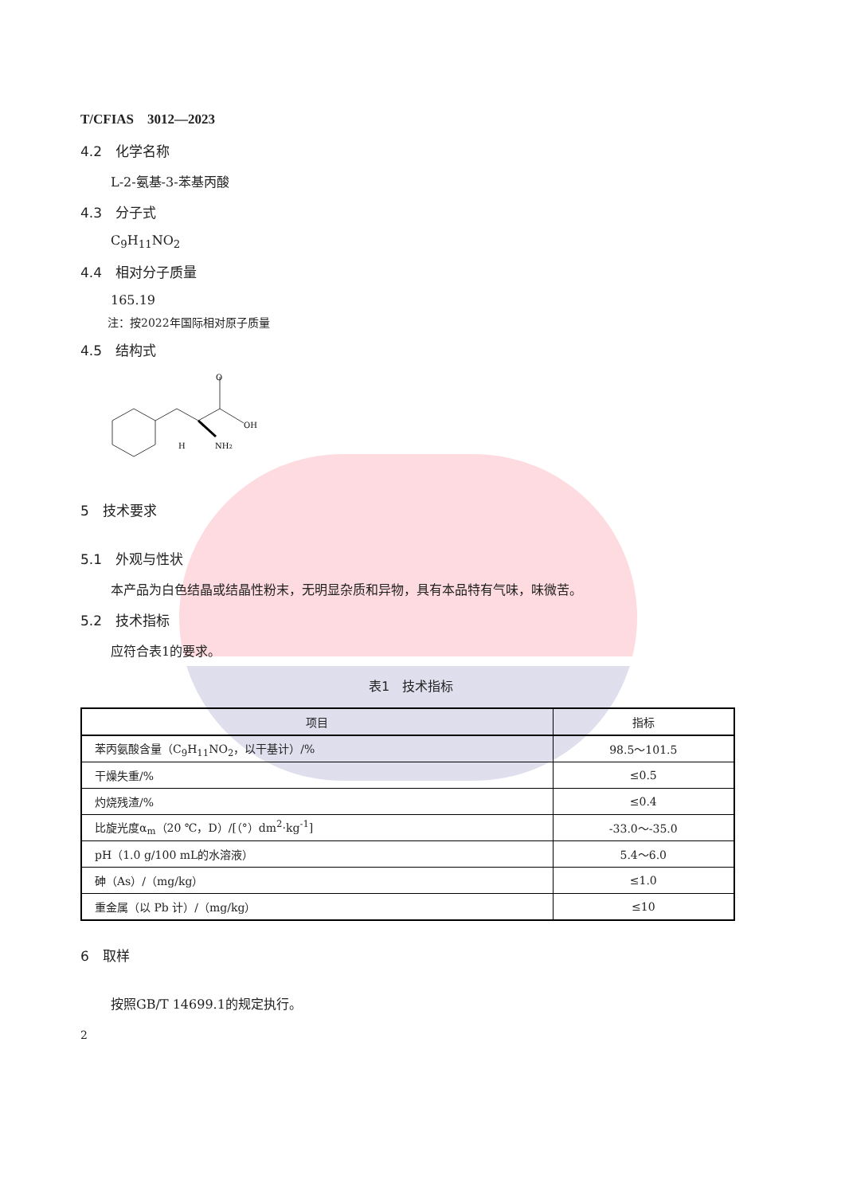T/CFIAS　3012—2023
4.2　化学名称
L-2-氨基-3-苯基丙酸
4.3　分子式
C<sub>9</sub>H<sub>11</sub>NO<sub>2</sub>
4.4　相对分子质量
165.19
注：按2022年国际相对原子质量
4.5　结构式
O
OH
H
NH2
5　技术要求
5.1　外观与性状
本产品为白色结晶或结晶性粉末，无明显杂质和异物，具有本品特有气味，味微苦。
5.2　技术指标
应符合表1的要求。
表1　技术指标
| 项目 | 指标 |
| --- | --- |
| 苯丙氨酸含量（C<sub>9</sub>H<sub>11</sub>NO<sub>2</sub>，以干基计）/% | 98.5～101.5 |
| 干燥失重/% | ≤0.5 |
| 灼烧残渣/% | ≤0.4 |
| 比旋光度α<sub>m</sub>（20 ℃，D）/[（°）dm<sup>2</sup>·kg<sup>-1</sup>] | -33.0～-35.0 |
| pH（1.0 g/100 mL的水溶液） | 5.4～6.0 |
| 砷（As）/（mg/kg） | ≤1.0 |
| 重金属（以 Pb 计）/（mg/kg） | ≤10 |
6　取样
按照GB/T 14699.1的规定执行。
2